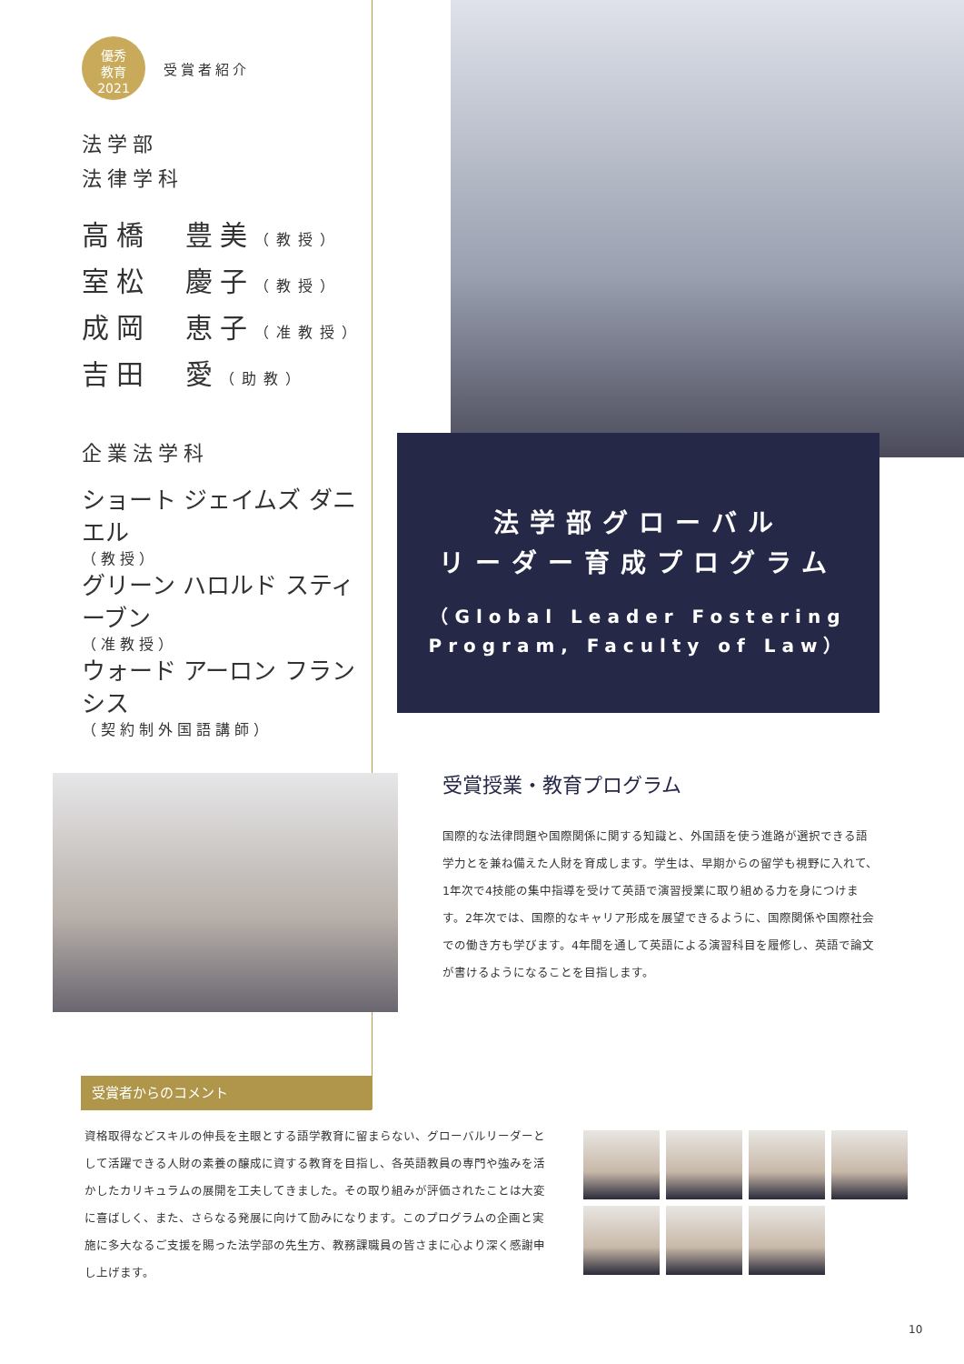優秀
教育
2021
受賞者紹介
法学部
法律学科
高橋　豊美（教授）
室松　慶子（教授）
成岡　恵子（准教授）
吉田　愛（助教）
企業法学科
ショート ジェイムズ ダニエル
（教授）
グリーン ハロルド スティーブン
（准教授）
ウォード アーロン フランシス
（契約制外国語講師）
法学部グローバル
リーダー育成プログラム
（Global Leader Fostering Program, Faculty of Law）
受賞授業・教育プログラム
国際的な法律問題や国際関係に関する知識と、外国語を使う進路が選択できる語学力とを兼ね備えた人財を育成します。学生は、早期からの留学も視野に入れて、1年次で4技能の集中指導を受けて英語で演習授業に取り組める力を身につけます。2年次では、国際的なキャリア形成を展望できるように、国際関係や国際社会での働き方も学びます。4年間を通して英語による演習科目を履修し、英語で論文が書けるようになることを目指します。
受賞者からのコメント
資格取得などスキルの伸長を主眼とする語学教育に留まらない、グローバルリーダーとして活躍できる人財の素養の醸成に資する教育を目指し、各英語教員の専門や強みを活かしたカリキュラムの展開を工夫してきました。その取り組みが評価されたことは大変に喜ばしく、また、さらなる発展に向けて励みになります。このプログラムの企画と実施に多大なるご支援を賜った法学部の先生方、教務課職員の皆さまに心より深く感謝申し上げます。
10